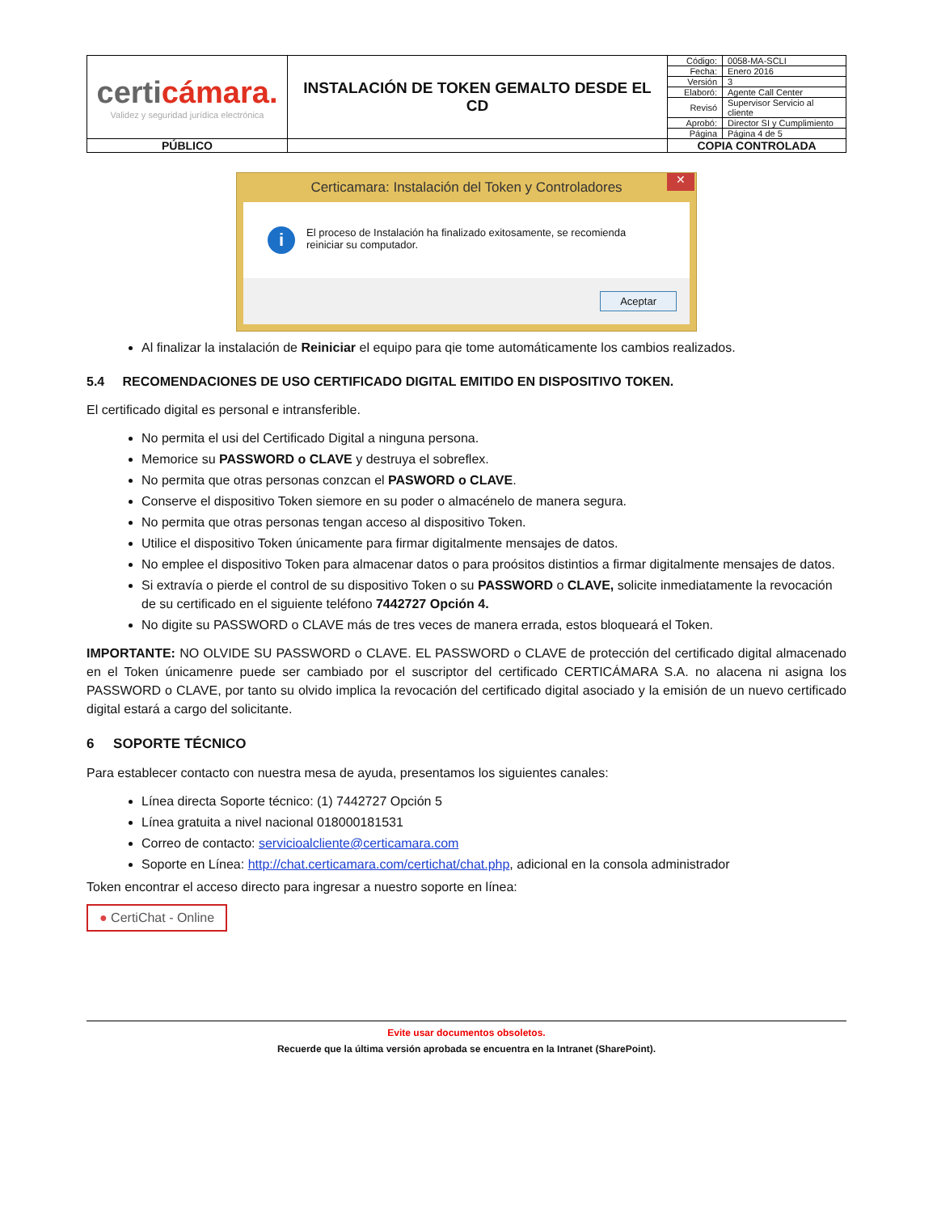| certi cámara. Validez y seguridad jurídica electrónica | INSTALACIÓN DE TOKEN GEMALTO DESDE EL CD | Código: | 0058-MA-SCLI |
| | | Fecha: | Enero 2016 |
| | | Versión | 3 |
| | | Elaboró: | Agente Call Center |
| | | Revisó | Supervisor Servicio al cliente |
| | | Aprobó: | Director SI y Cumplimiento |
| | | Página | Página 4 de 5 |
| PÚBLICO | | COPIA CONTROLADA | |
Certicamara: Instalación del Token y Controladores ✕
i
El proceso de Instalación ha finalizado exitosamente, se recomienda reiniciar su computador.
Aceptar
Al finalizar la instalación de Reiniciar el equipo para qie tome automáticamente los cambios realizados.
5.4 RECOMENDACIONES DE USO CERTIFICADO DIGITAL EMITIDO EN DISPOSITIVO TOKEN.
El certificado digital es personal e intransferible.
No permita el usi del Certificado Digital a ninguna persona.
Memorice su PASSWORD o CLAVE y destruya el sobreflex.
No permita que otras personas conzcan el PASWORD o CLAVE.
Conserve el dispositivo Token siemore en su poder o almacénelo de manera segura.
No permita que otras personas tengan acceso al dispositivo Token.
Utilice el dispositivo Token únicamente para firmar digitalmente mensajes de datos.
No emplee el dispositivo Token para almacenar datos o para proósitos distintios a firmar digitalmente mensajes de datos.
Si extravía o pierde el control de su dispositivo Token o su PASSWORD o CLAVE, solicite inmediatamente la revocación de su certificado en el siguiente teléfono 7442727 Opción 4.
No digite su PASSWORD o CLAVE más de tres veces de manera errada, estos bloqueará el Token.
IMPORTANTE: NO OLVIDE SU PASSWORD o CLAVE. EL PASSWORD o CLAVE de protección del certificado digital almacenado en el Token únicamenre puede ser cambiado por el suscriptor del certificado CERTICÁMARA S.A. no alacena ni asigna los PASSWORD o CLAVE, por tanto su olvido implica la revocación del certificado digital asociado y la emisión de un nuevo certificado digital estará a cargo del solicitante.
6 SOPORTE TÉCNICO
Para establecer contacto con nuestra mesa de ayuda, presentamos los siguientes canales:
Línea directa Soporte técnico: (1) 7442727 Opción 5
Línea gratuita a nivel nacional 018000181531
Correo de contacto: servicioalcliente@certicamara.com
Soporte en Línea: http://chat.certicamara.com/certichat/chat.php, adicional en la consola administrador
Token encontrar el acceso directo para ingresar a nuestro soporte en línea:
● CertiChat - Online
Evite usar documentos obsoletos.
Recuerde que la última versión aprobada se encuentra en la Intranet (SharePoint).